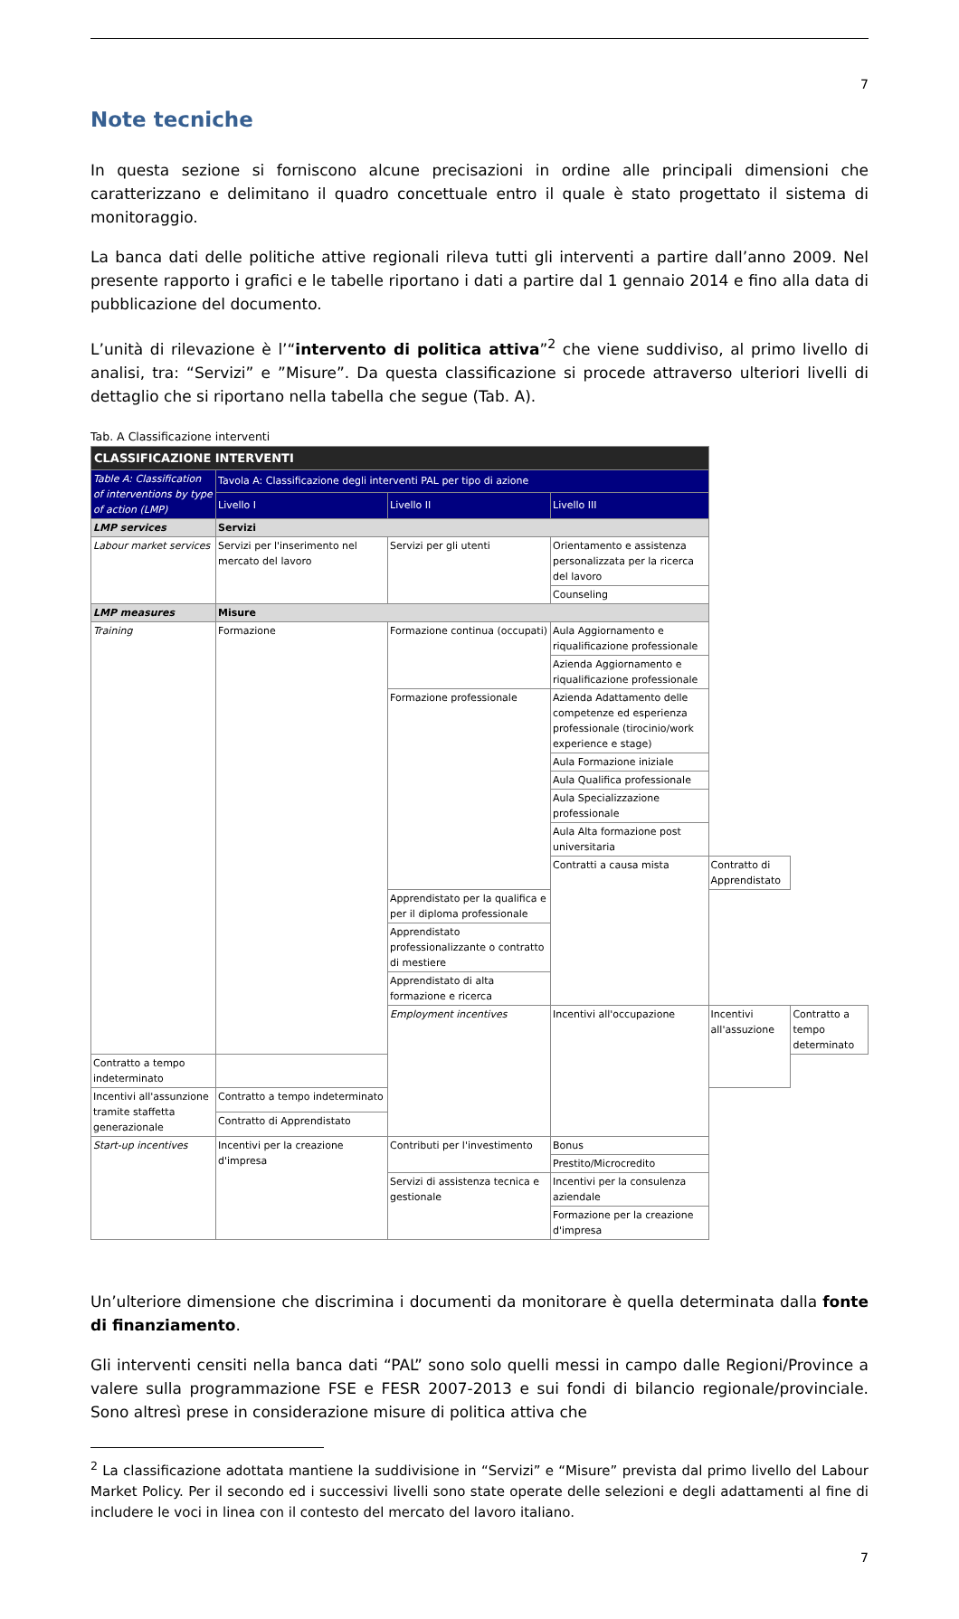7
Note tecniche
In questa sezione si forniscono alcune precisazioni in ordine alle principali dimensioni che caratterizzano e delimitano il quadro concettuale entro il quale è stato progettato il sistema di monitoraggio.
La banca dati delle politiche attive regionali rileva tutti gli interventi a partire dall’anno 2009. Nel presente rapporto i grafici e le tabelle riportano i dati a partire dal 1 gennaio 2014 e fino alla data di pubblicazione del documento.
L’unità di rilevazione è l’“intervento di politica attiva”<sup>2</sup> che viene suddiviso, al primo livello di analisi, tra: “Servizi” e ”Misure”. Da questa classificazione si procede attraverso ulteriori livelli di dettaglio che si riportano nella tabella che segue (Tab. A).
Tab. A Classificazione interventi
| CLASSIFICAZIONE INTERVENTI | | | | | |
| --- | --- | --- | --- | --- | --- |
| Table A: Classification of interventions by type of action (LMP) | Tavola A: Classificazione degli interventi PAL per tipo di azione | | | | |
| | Livello I | Livello II | Livello III | | |
| LMP services | Servizi | | | | |
| Labour market services | Servizi per l'inserimento nel mercato del lavoro | Servizi per gli utenti | Orientamento e assistenza personalizzata per la ricerca del lavoro | | |
| | | | Counseling | | |
| LMP measures | Misure | | | | |
| Training | Formazione | Formazione continua (occupati) | Aula Aggiornamento e riqualificazione professionale | | |
| | | | Azienda Aggiornamento e riqualificazione professionale | | |
| | | Formazione professionale | Azienda Adattamento delle competenze ed esperienza professionale (tirocinio/work experience e stage) | | |
| | | | Aula Formazione iniziale | | |
| | | | Aula Qualifica professionale | | |
| | | | Aula Specializzazione professionale | | |
| | | | Aula Alta formazione post universitaria | | |
| | | | Contratti a causa mista | Contratto di Apprendistato | |
| | | Apprendistato per la qualifica e per il diploma professionale | | | |
| | | Apprendistato professionalizzante o contratto di mestiere | | | |
| | | Apprendistato di alta formazione e ricerca | | | |
| | | Employment incentives | Incentivi all'occupazione | Incentivi all'assuzione | Contratto a tempo determinato |
| Contratto a tempo indeterminato | | | | | |
| Incentivi all'assunzione tramite staffetta generazionale | Contratto a tempo indeterminato | | | | |
| | Contratto di Apprendistato | | | | |
| Start-up incentives | Incentivi per la creazione d'impresa | Contributi per l'investimento | Bonus | | |
| | | | Prestito/Microcredito | | |
| | | Servizi di assistenza tecnica e gestionale | Incentivi per la consulenza aziendale | | |
| | | | Formazione per la creazione d'impresa | | |
Un’ulteriore dimensione che discrimina i documenti da monitorare è quella determinata dalla fonte di finanziamento.
Gli interventi censiti nella banca dati “PAL” sono solo quelli messi in campo dalle Regioni/Province a valere sulla programmazione FSE e FESR 2007-2013 e sui fondi di bilancio regionale/provinciale. Sono altresì prese in considerazione misure di politica attiva che
<sup>2</sup> La classificazione adottata mantiene la suddivisione in “Servizi” e “Misure” prevista dal primo livello del Labour Market Policy. Per il secondo ed i successivi livelli sono state operate delle selezioni e degli adattamenti al fine di includere le voci in linea con il contesto del mercato del lavoro italiano.
7